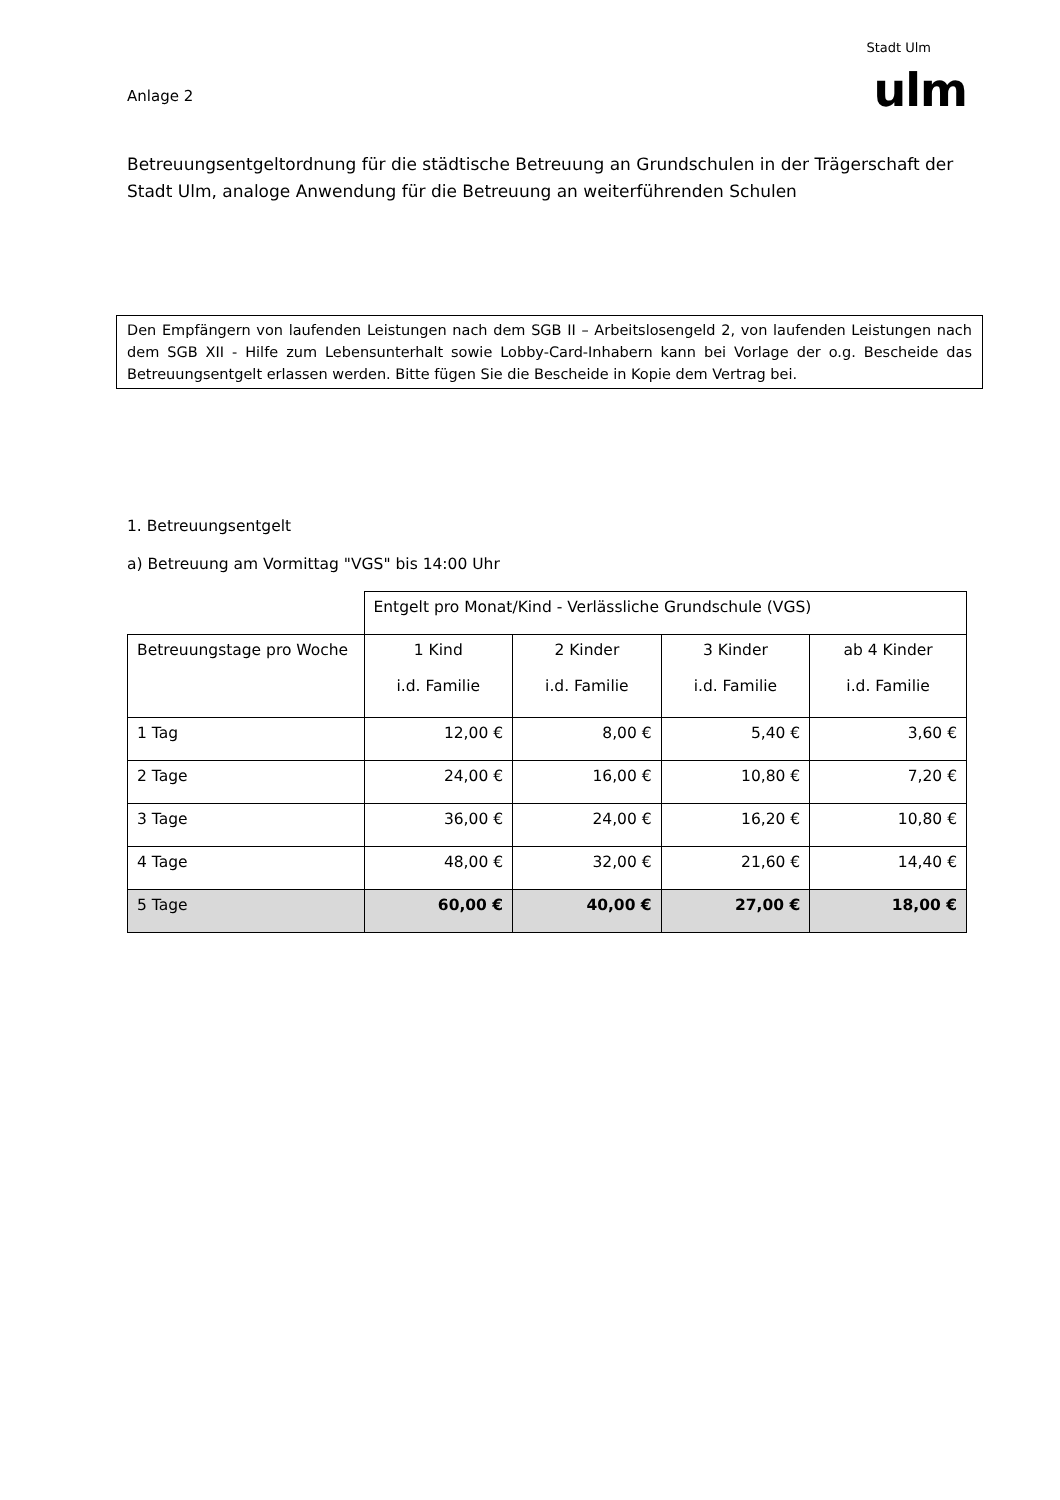Anlage 2
Stadt Ulm
ulm
Betreuungsentgeltordnung für die städtische Betreuung an Grundschulen in der Trägerschaft der Stadt Ulm, analoge Anwendung für die Betreuung an weiterführenden Schulen
Den Empfängern von laufenden Leistungen nach dem SGB II – Arbeitslosengeld 2, von laufenden Leistungen nach dem SGB XII - Hilfe zum Lebensunterhalt sowie Lobby-Card-Inhabern kann bei Vorlage der o.g. Bescheide das Betreuungsentgelt erlassen werden. Bitte fügen Sie die Bescheide in Kopie dem Vertrag bei.
1. Betreuungsentgelt
a) Betreuung am Vormittag "VGS" bis 14:00 Uhr
| | Entgelt pro Monat/Kind - Verlässliche Grundschule (VGS) | | | |
| Betreuungstage pro Woche | 1 Kind i.d. Familie | 2 Kinder i.d. Familie | 3 Kinder i.d. Familie | ab 4 Kinder i.d. Familie |
| 1 Tag | 12,00 € | 8,00 € | 5,40 € | 3,60 € |
| 2 Tage | 24,00 € | 16,00 € | 10,80 € | 7,20 € |
| 3 Tage | 36,00 € | 24,00 € | 16,20 € | 10,80 € |
| 4 Tage | 48,00 € | 32,00 € | 21,60 € | 14,40 € |
| 5 Tage | 60,00 € | 40,00 € | 27,00 € | 18,00 € |